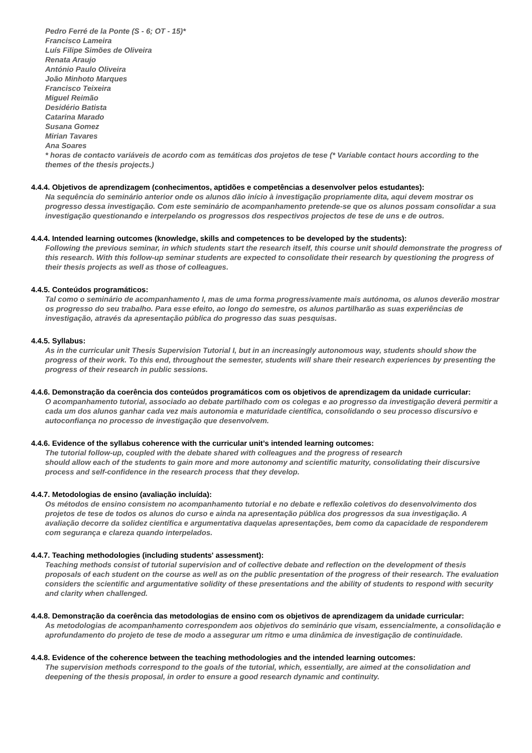Pedro Ferré de la Ponte (S - 6; OT - 15)*
Francisco Lameira
Luís Filipe Simões de Oliveira
Renata Araujo
António Paulo Oliveira
João Minhoto Marques
Francisco Teixeira
Miguel Reimão
Desidério Batista
Catarina Marado
Susana Gomez
Mirian Tavares
Ana Soares
* horas de contacto variáveis de acordo com as temáticas dos projetos de tese (* Variable contact hours according to the themes of the thesis projects.)
4.4.4. Objetivos de aprendizagem (conhecimentos, aptidões e competências a desenvolver pelos estudantes):
Na sequência do seminário anterior onde os alunos dão início à investigação propriamente dita, aqui devem mostrar os progresso dessa investigação. Com este seminário de acompanhamento pretende-se que os alunos possam consolidar a sua investigação questionando e interpelando os progressos dos respectivos projectos de tese de uns e de outros.
4.4.4. Intended learning outcomes (knowledge, skills and competences to be developed by the students):
Following the previous seminar, in which students start the research itself, this course unit should demonstrate the progress of this research. With this follow-up seminar students are expected to consolidate their research by questioning the progress of their thesis projects as well as those of colleagues.
4.4.5. Conteúdos programáticos:
Tal como o seminário de acompanhamento I, mas de uma forma progressivamente mais autónoma, os alunos deverão mostrar os progresso do seu trabalho. Para esse efeito, ao longo do semestre, os alunos partilharão as suas experiências de investigação, através da apresentação pública do progresso das suas pesquisas.
4.4.5. Syllabus:
As in the curricular unit Thesis Supervision Tutorial I, but in an increasingly autonomous way, students should show the progress of their work. To this end, throughout the semester, students will share their research experiences by presenting the progress of their research in public sessions.
4.4.6. Demonstração da coerência dos conteúdos programáticos com os objetivos de aprendizagem da unidade curricular:
O acompanhamento tutorial, associado ao debate partilhado com os colegas e ao progresso da investigação deverá permitir a cada um dos alunos ganhar cada vez mais autonomia e maturidade científica, consolidando o seu processo discursivo e autoconfiança no processo de investigação que desenvolvem.
4.4.6. Evidence of the syllabus coherence with the curricular unit’s intended learning outcomes:
The tutorial follow-up, coupled with the debate shared with colleagues and the progress of research
should allow each of the students to gain more and more autonomy and scientific maturity, consolidating their discursive process and self-confidence in the research process that they develop.
4.4.7. Metodologias de ensino (avaliação incluída):
Os métodos de ensino consistem no acompanhamento tutorial e no debate e reflexão coletivos do desenvolvimento dos projetos de tese de todos os alunos do curso e ainda na apresentação pública dos progressos da sua investigação. A avaliação decorre da solidez científica e argumentativa daquelas apresentações, bem como da capacidade de responderem com segurança e clareza quando interpelados.
4.4.7. Teaching methodologies (including students' assessment):
Teaching methods consist of tutorial supervision and of collective debate and reflection on the development of thesis proposals of each student on the course as well as on the public presentation of the progress of their research. The evaluation considers the scientific and argumentative solidity of these presentations and the ability of students to respond with security and clarity when challenged.
4.4.8. Demonstração da coerência das metodologias de ensino com os objetivos de aprendizagem da unidade curricular:
As metodologias de acompanhamento correspondem aos objetivos do seminário que visam, essencialmente, a consolidação e aprofundamento do projeto de tese de modo a assegurar um ritmo e uma dinâmica de investigação de continuidade.
4.4.8. Evidence of the coherence between the teaching methodologies and the intended learning outcomes:
The supervision methods correspond to the goals of the tutorial, which, essentially, are aimed at the consolidation and deepening of the thesis proposal, in order to ensure a good research dynamic and continuity.